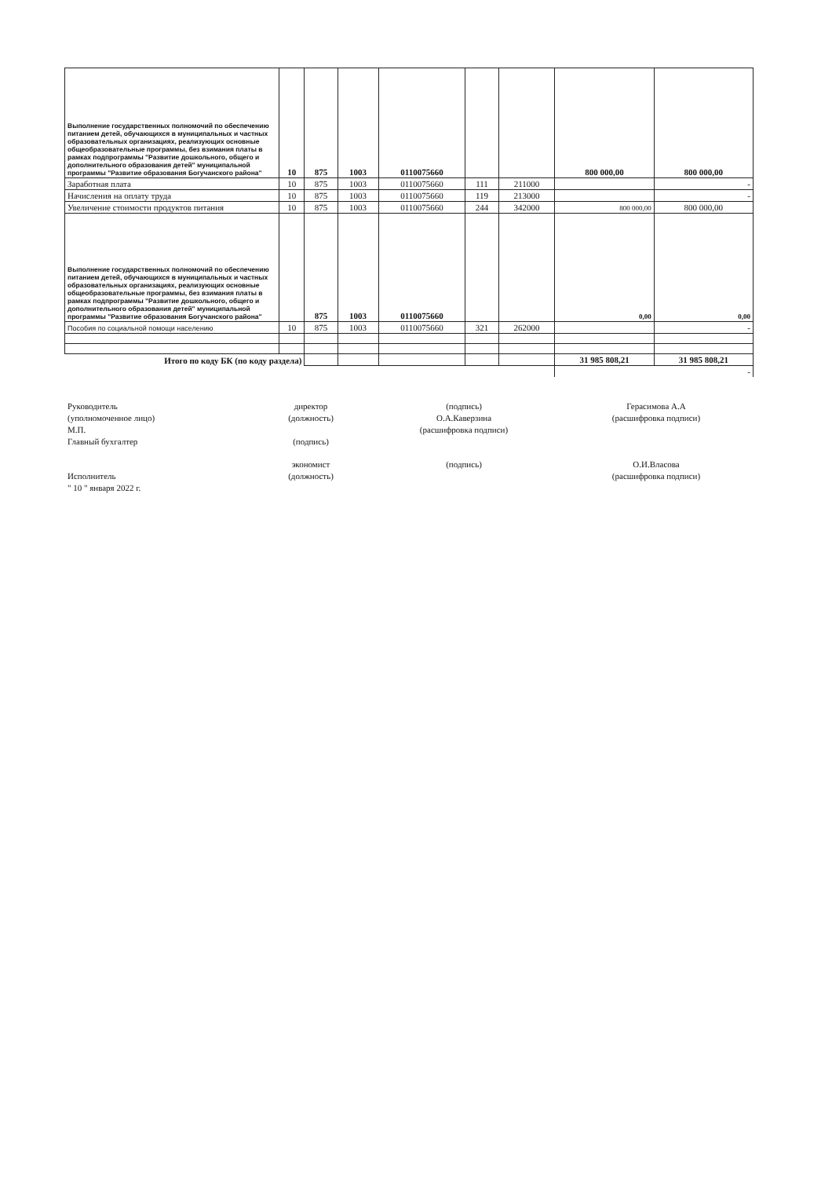| Выполнение государственных полномочий по обеспечению питанием детей, обучающихся в муниципальных и частных образовательных организациях, реализующих основные общеобразовательные программы, без взимания платы в рамках подпрограммы "Развитие дошкольного, общего и дополнительного образования детей" муниципальной программы "Развитие образования Богучанского района" | 10 | 875 | 1003 | 0110075660 | | | 800 000,00 | 800 000,00 |
| Заработная плата | 10 | 875 | 1003 | 0110075660 | 111 | 211000 | | - |
| Начисления на оплату труда | 10 | 875 | 1003 | 0110075660 | 119 | 213000 | | - |
| Увеличение стоимости продуктов питания | 10 | 875 | 1003 | 0110075660 | 244 | 342000 | 800 000,00 | 800 000,00 |
| Выполнение государственных полномочий по обеспечению питанием детей, обучающихся в муниципальных и частных образовательных организациях, реализующих основные общеобразовательные программы, без взимания платы в рамках подпрограммы "Развитие дошкольного, общего и дополнительного образования детей" муниципальной программы "Развитие образования Богучанского района" | | 875 | 1003 | 0110075660 | | | 0,00 | 0,00 |
| Пособия по социальной помощи населению | 10 | 875 | 1003 | 0110075660 | 321 | 262000 | | - |
| Итого по коду БК (по коду раздела) | | | | | | | 31 985 808,21 | 31 985 808,21 |
| | | | | | | | | - |
Руководитель
(уполномоченное лицо)
М.П.
Главный бухгалтер
Исполнитель
" 10 " января 2022 г.
директор
(должность)
(подпись)
экономист
(должность)
(подпись)
О.А.Каверзина
(расшифровка подписи)
(подпись)
Герасимова А.А
(расшифровка подписи)
О.И.Власова
(расшифровка подписи)